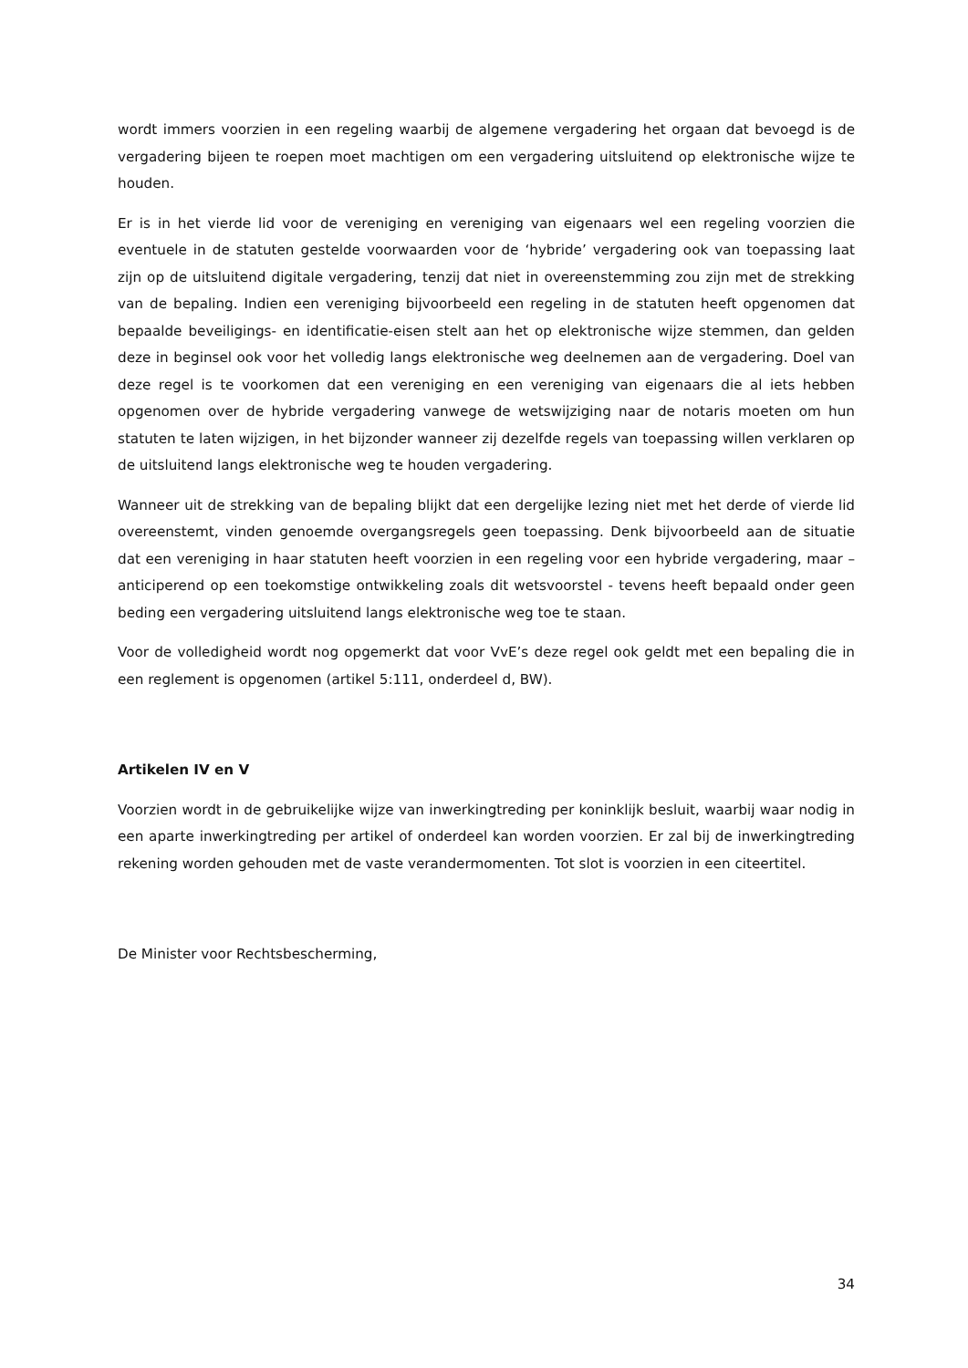wordt immers voorzien in een regeling waarbij de algemene vergadering het orgaan dat bevoegd is de vergadering bijeen te roepen moet machtigen om een vergadering uitsluitend op elektronische wijze te houden.
Er is in het vierde lid voor de vereniging en vereniging van eigenaars wel een regeling voorzien die eventuele in de statuten gestelde voorwaarden voor de ‘hybride’ vergadering ook van toepassing laat zijn op de uitsluitend digitale vergadering, tenzij dat niet in overeenstemming zou zijn met de strekking van de bepaling. Indien een vereniging bijvoorbeeld een regeling in de statuten heeft opgenomen dat bepaalde beveiligings- en identificatie-eisen stelt aan het op elektronische wijze stemmen, dan gelden deze in beginsel ook voor het volledig langs elektronische weg deelnemen aan de vergadering. Doel van deze regel is te voorkomen dat een vereniging en een vereniging van eigenaars die al iets hebben opgenomen over de hybride vergadering vanwege de wetswijziging naar de notaris moeten om hun statuten te laten wijzigen, in het bijzonder wanneer zij dezelfde regels van toepassing willen verklaren op de uitsluitend langs elektronische weg te houden vergadering.
Wanneer uit de strekking van de bepaling blijkt dat een dergelijke lezing niet met het derde of vierde lid overeenstemt, vinden genoemde overgangsregels geen toepassing. Denk bijvoorbeeld aan de situatie dat een vereniging in haar statuten heeft voorzien in een regeling voor een hybride vergadering, maar – anticiperend op een toekomstige ontwikkeling zoals dit wetsvoorstel - tevens heeft bepaald onder geen beding een vergadering uitsluitend langs elektronische weg toe te staan.
Voor de volledigheid wordt nog opgemerkt dat voor VvE’s deze regel ook geldt met een bepaling die in een reglement is opgenomen (artikel 5:111, onderdeel d, BW).
Artikelen IV en V
Voorzien wordt in de gebruikelijke wijze van inwerkingtreding per koninklijk besluit, waarbij waar nodig in een aparte inwerkingtreding per artikel of onderdeel kan worden voorzien. Er zal bij de inwerkingtreding rekening worden gehouden met de vaste verandermomenten. Tot slot is voorzien in een citeertitel.
De Minister voor Rechtsbescherming,
34